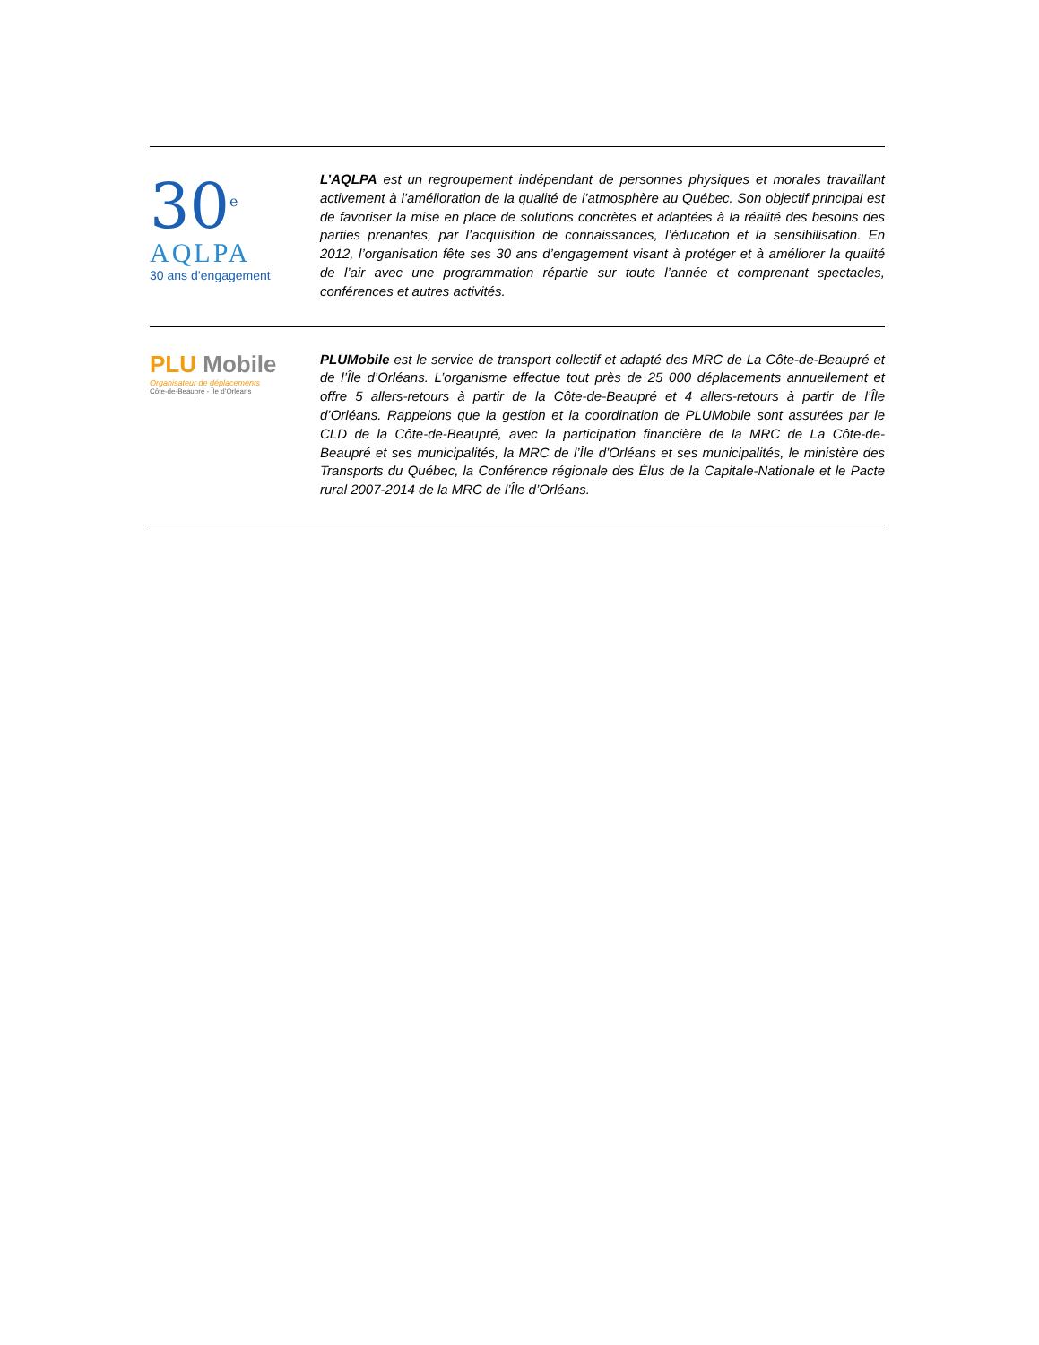30<sup>e</sup>
AQLPA
30 ans d’engagement
L’AQLPA est un regroupement indépendant de personnes physiques et morales travaillant activement à l’amélioration de la qualité de l’atmosphère au Québec. Son objectif principal est de favoriser la mise en place de solutions concrètes et adaptées à la réalité des besoins des parties prenantes, par l’acquisition de connaissances, l’éducation et la sensibilisation. En 2012, l’organisation fête ses 30 ans d’engagement visant à protéger et à améliorer la qualité de l’air avec une programmation répartie sur toute l’année et comprenant spectacles, conférences et autres activités.
PLU Mobile
Organisateur de déplacements
Côte-de-Beaupré - Île d’Orléans
PLUMobile est le service de transport collectif et adapté des MRC de La Côte-de-Beaupré et de l’Île d’Orléans. L’organisme effectue tout près de 25 000 déplacements annuellement et offre 5 allers-retours à partir de la Côte-de-Beaupré et 4 allers-retours à partir de l’Île d’Orléans. Rappelons que la gestion et la coordination de PLUMobile sont assurées par le CLD de la Côte-de-Beaupré, avec la participation financière de la MRC de La Côte-de-Beaupré et ses municipalités, la MRC de l’Île d’Orléans et ses municipalités, le ministère des Transports du Québec, la Conférence régionale des Élus de la Capitale-Nationale et le Pacte rural 2007-2014 de la MRC de l’Île d’Orléans.